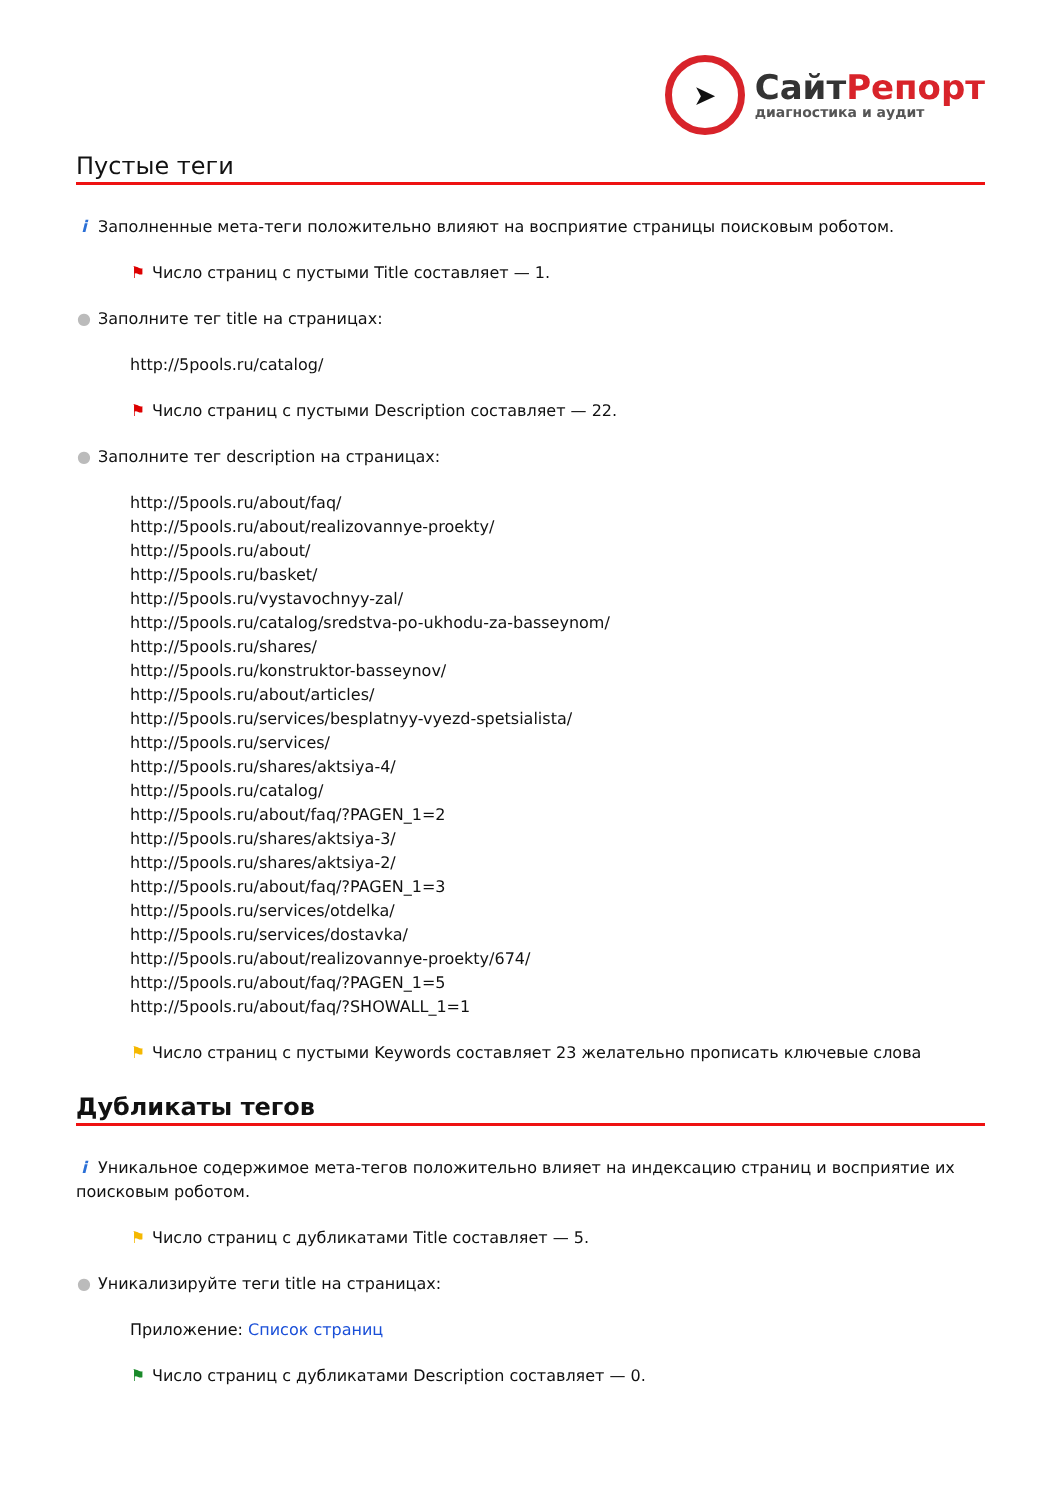➤
СайтРепорт
диагностика и аудит
Пустые теги
i Заполненные мета-теги положительно влияют на восприятие страницы поисковым роботом.
⚑ Число страниц с пустыми Title составляет — 1.
● Заполните тег title на страницах:
http://5pools.ru/catalog/
⚑ Число страниц с пустыми Description составляет — 22.
● Заполните тег description на страницах:
http://5pools.ru/about/faq/
http://5pools.ru/about/realizovannye-proekty/
http://5pools.ru/about/
http://5pools.ru/basket/
http://5pools.ru/vystavochnyy-zal/
http://5pools.ru/catalog/sredstva-po-ukhodu-za-basseynom/
http://5pools.ru/shares/
http://5pools.ru/konstruktor-basseynov/
http://5pools.ru/about/articles/
http://5pools.ru/services/besplatnyy-vyezd-spetsialista/
http://5pools.ru/services/
http://5pools.ru/shares/aktsiya-4/
http://5pools.ru/catalog/
http://5pools.ru/about/faq/?PAGEN_1=2
http://5pools.ru/shares/aktsiya-3/
http://5pools.ru/shares/aktsiya-2/
http://5pools.ru/about/faq/?PAGEN_1=3
http://5pools.ru/services/otdelka/
http://5pools.ru/services/dostavka/
http://5pools.ru/about/realizovannye-proekty/674/
http://5pools.ru/about/faq/?PAGEN_1=5
http://5pools.ru/about/faq/?SHOWALL_1=1
⚑ Число страниц с пустыми Keywords составляет 23 желательно прописать ключевые слова
Дубликаты тегов
i Уникальное содержимое мета-тегов положительно влияет на индексацию страниц и восприятие их поисковым роботом.
⚑ Число страниц с дубликатами Title составляет — 5.
● Уникализируйте теги title на страницах:
Приложение: Список страниц
⚑ Число страниц с дубликатами Description составляет — 0.